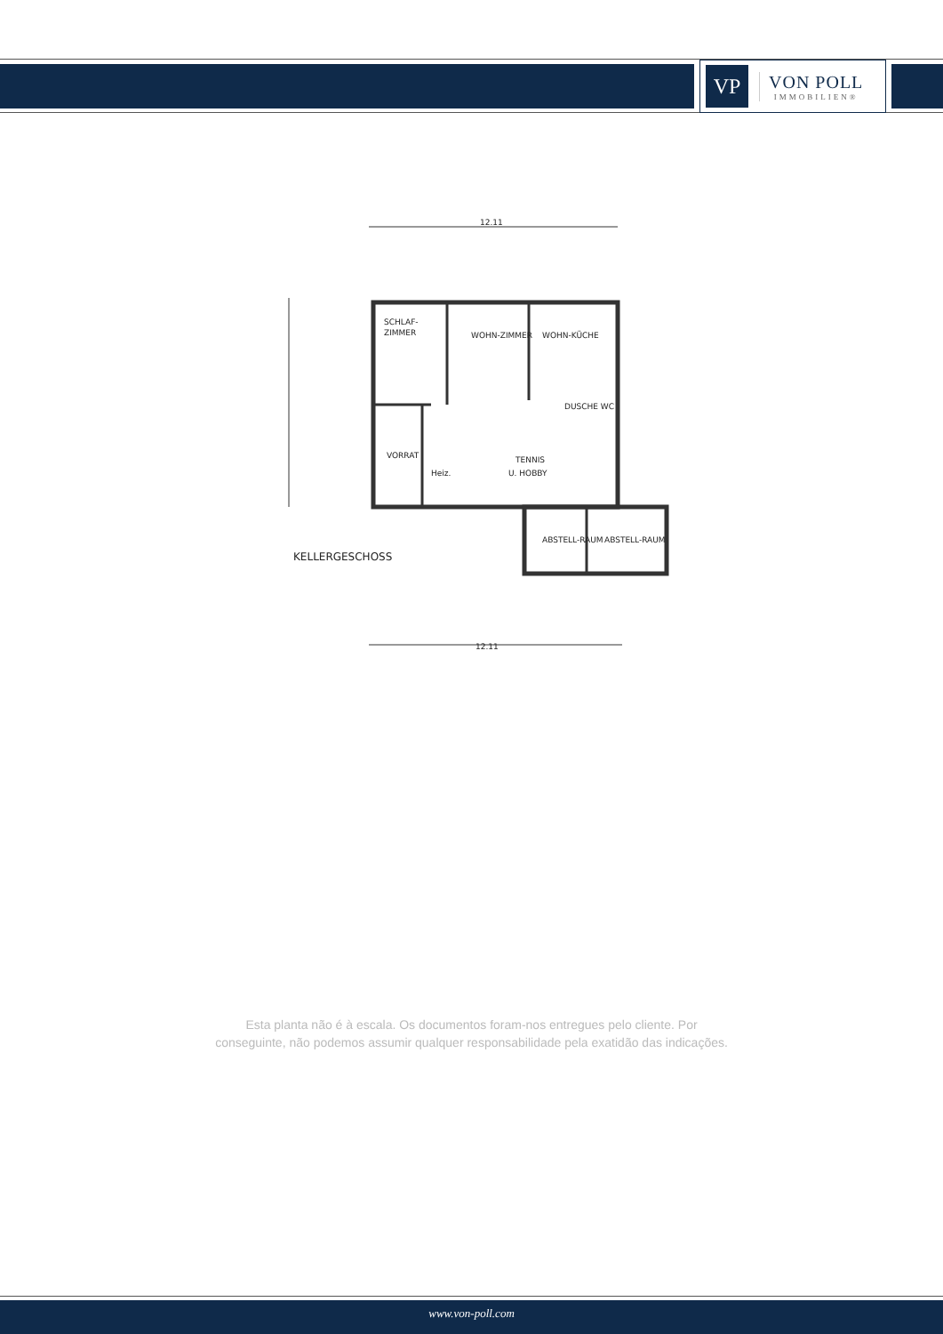VP
VON POLL
IMMOBILIEN®
12.11
SCHLAF-
ZIMMER
WOHN-ZIMMER
WOHN-KÜCHE
DUSCHE WC
VORRAT
Heiz.
TENNIS
U. HOBBY
ABSTELL-RAUM
ABSTELL-RAUM
KELLERGESCHOSS
12.11
Esta planta não é à escala. Os documentos foram-nos entregues pelo cliente. Por
conseguinte, não podemos assumir qualquer responsabilidade pela exatidão das indicações.
www.von-poll.com